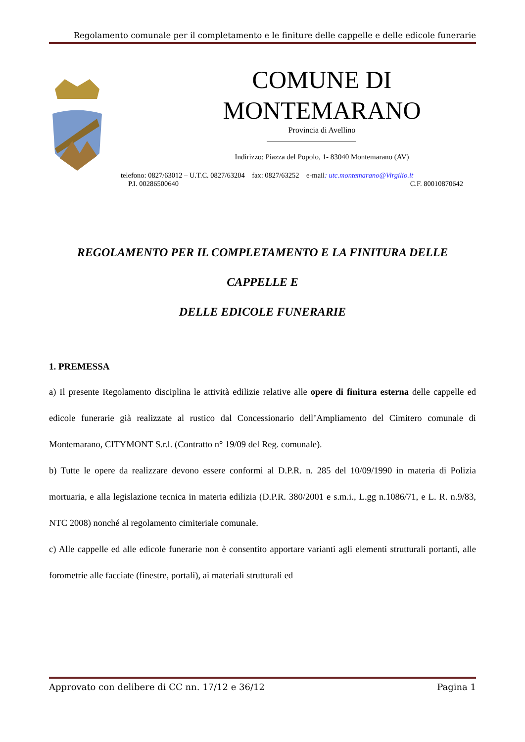Regolamento comunale per il completamento e le finiture delle cappelle e delle edicole funerarie
COMUNE DI
MONTEMARANO
Provincia di Avellino
Indirizzo: Piazza del Popolo, 1- 83040 Montemarano (AV)
telefono: 0827/63012 – U.T.C. 0827/63204 fax: 0827/63252 e-mail: utc.montemarano@Virgilio.it
P.I. 00286500640 C.F. 80010870642
REGOLAMENTO PER IL COMPLETAMENTO E LA FINITURA DELLE
CAPPELLE E
DELLE EDICOLE FUNERARIE
1. PREMESSA
a) Il presente Regolamento disciplina le attività edilizie relative alle opere di finitura esterna delle cappelle ed edicole funerarie già realizzate al rustico dal Concessionario dell’Ampliamento del Cimitero comunale di Montemarano, CITYMONT S.r.l. (Contratto n° 19/09 del Reg. comunale).
b) Tutte le opere da realizzare devono essere conformi al D.P.R. n. 285 del 10/09/1990 in materia di Polizia mortuaria, e alla legislazione tecnica in materia edilizia (D.P.R. 380/2001 e s.m.i., L.gg n.1086/71, e L. R. n.9/83, NTC 2008) nonché al regolamento cimiteriale comunale.
c) Alle cappelle ed alle edicole funerarie non è consentito apportare varianti agli elementi strutturali portanti, alle forometrie alle facciate (finestre, portali), ai materiali strutturali ed
Approvato con delibere di CC nn. 17/12 e 36/12 Pagina 1